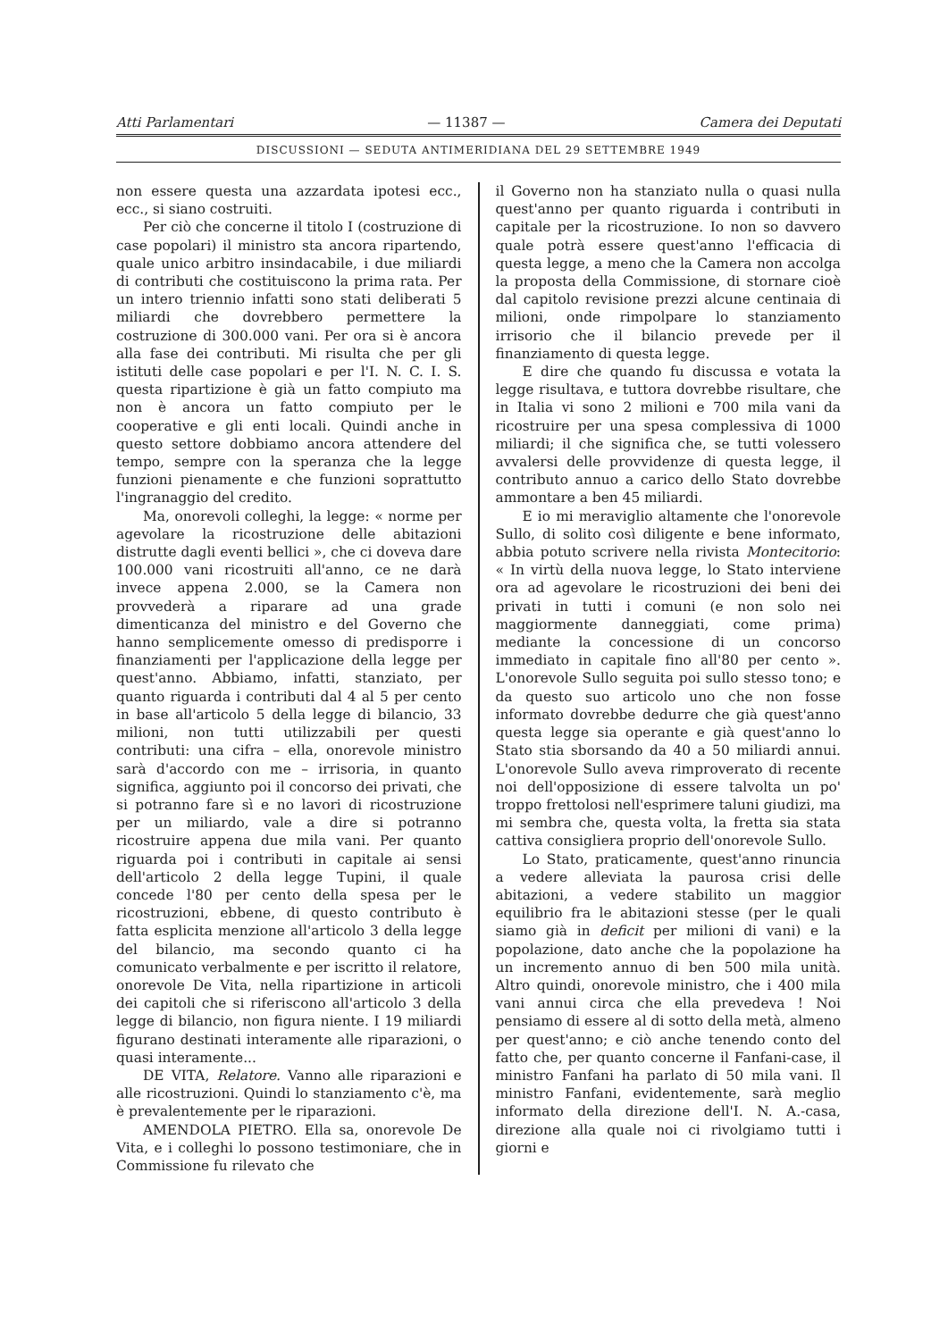Atti Parlamentari — 11387 — Camera dei Deputati
DISCUSSIONI — SEDUTA ANTIMERIDIANA DEL 29 SETTEMBRE 1949
non essere questa una azzardata ipotesi ecc., ecc., si siano costruiti.
Per ciò che concerne il titolo I (costruzione di case popolari) il ministro sta ancora ripartendo, quale unico arbitro insindacabile, i due miliardi di contributi che costituiscono la prima rata. Per un intero triennio infatti sono stati deliberati 5 miliardi che dovrebbero permettere la costruzione di 300.000 vani. Per ora si è ancora alla fase dei contributi. Mi risulta che per gli istituti delle case popolari e per l'I. N. C. I. S. questa ripartizione è già un fatto compiuto ma non è ancora un fatto compiuto per le cooperative e gli enti locali. Quindi anche in questo settore dobbiamo ancora attendere del tempo, sempre con la speranza che la legge funzioni pienamente e che funzioni soprattutto l'ingranaggio del credito.
Ma, onorevoli colleghi, la legge: « norme per agevolare la ricostruzione delle abitazioni distrutte dagli eventi bellici », che ci doveva dare 100.000 vani ricostruiti all'anno, ce ne darà invece appena 2.000, se la Camera non provvederà a riparare ad una grade dimenticanza del ministro e del Governo che hanno semplicemente omesso di predisporre i finanziamenti per l'applicazione della legge per quest'anno. Abbiamo, infatti, stanziato, per quanto riguarda i contributi dal 4 al 5 per cento in base all'articolo 5 della legge di bilancio, 33 milioni, non tutti utilizzabili per questi contributi: una cifra – ella, onorevole ministro sarà d'accordo con me – irrisoria, in quanto significa, aggiunto poi il concorso dei privati, che si potranno fare sì e no lavori di ricostruzione per un miliardo, vale a dire si potranno ricostruire appena due mila vani. Per quanto riguarda poi i contributi in capitale ai sensi dell'articolo 2 della legge Tupini, il quale concede l'80 per cento della spesa per le ricostruzioni, ebbene, di questo contributo è fatta esplicita menzione all'articolo 3 della legge del bilancio, ma secondo quanto ci ha comunicato verbalmente e per iscritto il relatore, onorevole De Vita, nella ripartizione in articoli dei capitoli che si riferiscono all'articolo 3 della legge di bilancio, non figura niente. I 19 miliardi figurano destinati interamente alle riparazioni, o quasi interamente...
DE VITA, Relatore. Vanno alle riparazioni e alle ricostruzioni. Quindi lo stanziamento c'è, ma è prevalentemente per le riparazioni.
AMENDOLA PIETRO. Ella sa, onorevole De Vita, e i colleghi lo possono testimoniare, che in Commissione fu rilevato che
il Governo non ha stanziato nulla o quasi nulla quest'anno per quanto riguarda i contributi in capitale per la ricostruzione. Io non so davvero quale potrà essere quest'anno l'efficacia di questa legge, a meno che la Camera non accolga la proposta della Commissione, di stornare cioè dal capitolo revisione prezzi alcune centinaia di milioni, onde rimpolpare lo stanziamento irrisorio che il bilancio prevede per il finanziamento di questa legge.
E dire che quando fu discussa e votata la legge risultava, e tuttora dovrebbe risultare, che in Italia vi sono 2 milioni e 700 mila vani da ricostruire per una spesa complessiva di 1000 miliardi; il che significa che, se tutti volessero avvalersi delle provvidenze di questa legge, il contributo annuo a carico dello Stato dovrebbe ammontare a ben 45 miliardi.
E io mi meraviglio altamente che l'onorevole Sullo, di solito così diligente e bene informato, abbia potuto scrivere nella rivista Montecitorio: « In virtù della nuova legge, lo Stato interviene ora ad agevolare le ricostruzioni dei beni dei privati in tutti i comuni (e non solo nei maggiormente danneggiati, come prima) mediante la concessione di un concorso immediato in capitale fino all'80 per cento ». L'onorevole Sullo seguita poi sullo stesso tono; e da questo suo articolo uno che non fosse informato dovrebbe dedurre che già quest'anno questa legge sia operante e già quest'anno lo Stato stia sborsando da 40 a 50 miliardi annui. L'onorevole Sullo aveva rimproverato di recente noi dell'opposizione di essere talvolta un po' troppo frettolosi nell'esprimere taluni giudizi, ma mi sembra che, questa volta, la fretta sia stata cattiva consigliera proprio dell'onorevole Sullo.
Lo Stato, praticamente, quest'anno rinuncia a vedere alleviata la paurosa crisi delle abitazioni, a vedere stabilito un maggior equilibrio fra le abitazioni stesse (per le quali siamo già in deficit per milioni di vani) e la popolazione, dato anche che la popolazione ha un incremento annuo di ben 500 mila unità. Altro quindi, onorevole ministro, che i 400 mila vani annui circa che ella prevedeva ! Noi pensiamo di essere al di sotto della metà, almeno per quest'anno; e ciò anche tenendo conto del fatto che, per quanto concerne il Fanfani-case, il ministro Fanfani ha parlato di 50 mila vani. Il ministro Fanfani, evidentemente, sarà meglio informato della direzione dell'I. N. A.-casa, direzione alla quale noi ci rivolgiamo tutti i giorni e